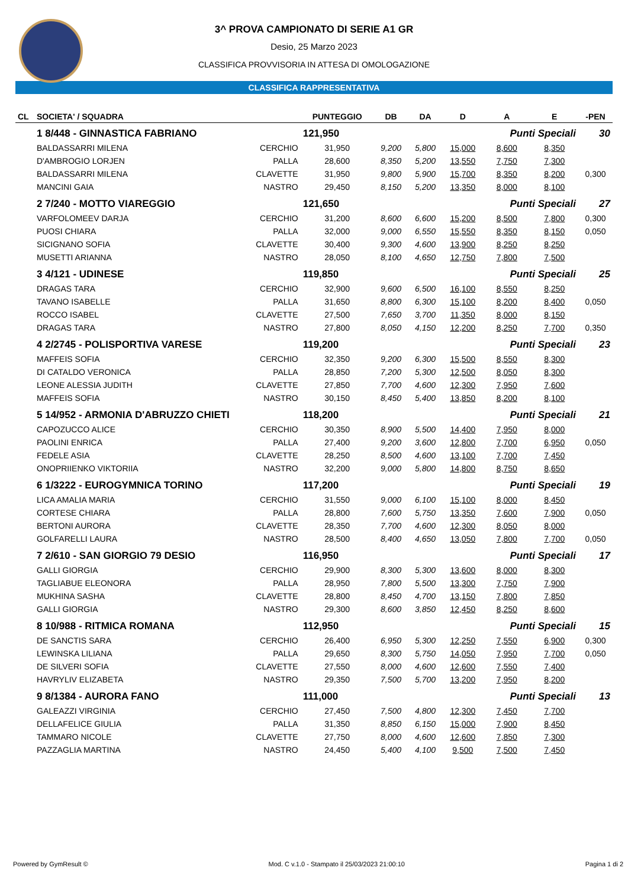3^ PROVA CAMPIONATO DI SERIE A1 GR
Desio, 25 Marzo 2023
CLASSIFICA PROVVISORIA IN ATTESA DI OMOLOGAZIONE
CLASSIFICA RAPPRESENTATIVA
| CL | SOCIETA' / SQUADRA | | PUNTEGGIO | DB | DA | D | A | E | -PEN |
| --- | --- | --- | --- | --- | --- | --- | --- | --- | --- |
| | 1 8/448 - GINNASTICA FABRIANO | | 121,950 | | | | Punti Speciali | | 30 |
| | BALDASSARRI MILENA | CERCHIO | 31,950 | 9,200 | 5,800 | 15,000 | 8,600 | 8,350 | |
| | D'AMBROGIO LORJEN | PALLA | 28,600 | 8,350 | 5,200 | 13,550 | 7,750 | 7,300 | |
| | BALDASSARRI MILENA | CLAVETTE | 31,950 | 9,800 | 5,900 | 15,700 | 8,350 | 8,200 | 0,300 |
| | MANCINI GAIA | NASTRO | 29,450 | 8,150 | 5,200 | 13,350 | 8,000 | 8,100 | |
| | 2 7/240 - MOTTO VIAREGGIO | | 121,650 | | | | Punti Speciali | | 27 |
| | VARFOLOMEEV DARJA | CERCHIO | 31,200 | 8,600 | 6,600 | 15,200 | 8,500 | 7,800 | 0,300 |
| | PUOSI CHIARA | PALLA | 32,000 | 9,000 | 6,550 | 15,550 | 8,350 | 8,150 | 0,050 |
| | SICIGNANO SOFIA | CLAVETTE | 30,400 | 9,300 | 4,600 | 13,900 | 8,250 | 8,250 | |
| | MUSETTI ARIANNA | NASTRO | 28,050 | 8,100 | 4,650 | 12,750 | 7,800 | 7,500 | |
| | 3 4/121 - UDINESE | | 119,850 | | | | Punti Speciali | | 25 |
| | DRAGAS TARA | CERCHIO | 32,900 | 9,600 | 6,500 | 16,100 | 8,550 | 8,250 | |
| | TAVANO ISABELLE | PALLA | 31,650 | 8,800 | 6,300 | 15,100 | 8,200 | 8,400 | 0,050 |
| | ROCCO ISABEL | CLAVETTE | 27,500 | 7,650 | 3,700 | 11,350 | 8,000 | 8,150 | |
| | DRAGAS TARA | NASTRO | 27,800 | 8,050 | 4,150 | 12,200 | 8,250 | 7,700 | 0,350 |
| | 4 2/2745 - POLISPORTIVA VARESE | | 119,200 | | | | Punti Speciali | | 23 |
| | MAFFEIS SOFIA | CERCHIO | 32,350 | 9,200 | 6,300 | 15,500 | 8,550 | 8,300 | |
| | DI CATALDO VERONICA | PALLA | 28,850 | 7,200 | 5,300 | 12,500 | 8,050 | 8,300 | |
| | LEONE ALESSIA JUDITH | CLAVETTE | 27,850 | 7,700 | 4,600 | 12,300 | 7,950 | 7,600 | |
| | MAFFEIS SOFIA | NASTRO | 30,150 | 8,450 | 5,400 | 13,850 | 8,200 | 8,100 | |
| | 5 14/952 - ARMONIA D'ABRUZZO CHIETI | | 118,200 | | | | Punti Speciali | | 21 |
| | CAPOZUCCO ALICE | CERCHIO | 30,350 | 8,900 | 5,500 | 14,400 | 7,950 | 8,000 | |
| | PAOLINI ENRICA | PALLA | 27,400 | 9,200 | 3,600 | 12,800 | 7,700 | 6,950 | 0,050 |
| | FEDELE ASIA | CLAVETTE | 28,250 | 8,500 | 4,600 | 13,100 | 7,700 | 7,450 | |
| | ONOPRIIENKO VIKTORIIA | NASTRO | 32,200 | 9,000 | 5,800 | 14,800 | 8,750 | 8,650 | |
| | 6 1/3222 - EUROGYMNICA TORINO | | 117,200 | | | | Punti Speciali | | 19 |
| | LICA AMALIA MARIA | CERCHIO | 31,550 | 9,000 | 6,100 | 15,100 | 8,000 | 8,450 | |
| | CORTESE CHIARA | PALLA | 28,800 | 7,600 | 5,750 | 13,350 | 7,600 | 7,900 | 0,050 |
| | BERTONI AURORA | CLAVETTE | 28,350 | 7,700 | 4,600 | 12,300 | 8,050 | 8,000 | |
| | GOLFARELLI LAURA | NASTRO | 28,500 | 8,400 | 4,650 | 13,050 | 7,800 | 7,700 | 0,050 |
| | 7 2/610 - SAN GIORGIO 79 DESIO | | 116,950 | | | | Punti Speciali | | 17 |
| | GALLI GIORGIA | CERCHIO | 29,900 | 8,300 | 5,300 | 13,600 | 8,000 | 8,300 | |
| | TAGLIABUE ELEONORA | PALLA | 28,950 | 7,800 | 5,500 | 13,300 | 7,750 | 7,900 | |
| | MUKHINA SASHA | CLAVETTE | 28,800 | 8,450 | 4,700 | 13,150 | 7,800 | 7,850 | |
| | GALLI GIORGIA | NASTRO | 29,300 | 8,600 | 3,850 | 12,450 | 8,250 | 8,600 | |
| | 8 10/988 - RITMICA ROMANA | | 112,950 | | | | Punti Speciali | | 15 |
| | DE SANCTIS SARA | CERCHIO | 26,400 | 6,950 | 5,300 | 12,250 | 7,550 | 6,900 | 0,300 |
| | LEWINSKA LILIANA | PALLA | 29,650 | 8,300 | 5,750 | 14,050 | 7,950 | 7,700 | 0,050 |
| | DE SILVERI SOFIA | CLAVETTE | 27,550 | 8,000 | 4,600 | 12,600 | 7,550 | 7,400 | |
| | HAVRYLIV ELIZABETA | NASTRO | 29,350 | 7,500 | 5,700 | 13,200 | 7,950 | 8,200 | |
| | 9 8/1384 - AURORA FANO | | 111,000 | | | | Punti Speciali | | 13 |
| | GALEAZZI VIRGINIA | CERCHIO | 27,450 | 7,500 | 4,800 | 12,300 | 7,450 | 7,700 | |
| | DELLAFELICE GIULIA | PALLA | 31,350 | 8,850 | 6,150 | 15,000 | 7,900 | 8,450 | |
| | TAMMARO NICOLE | CLAVETTE | 27,750 | 8,000 | 4,600 | 12,600 | 7,850 | 7,300 | |
| | PAZZAGLIA MARTINA | NASTRO | 24,450 | 5,400 | 4,100 | 9,500 | 7,500 | 7,450 | |
Powered by GymResult © Mod. C v.1.0 - Stampato il 25/03/2023 21:00:10 Pagina 1 di 2